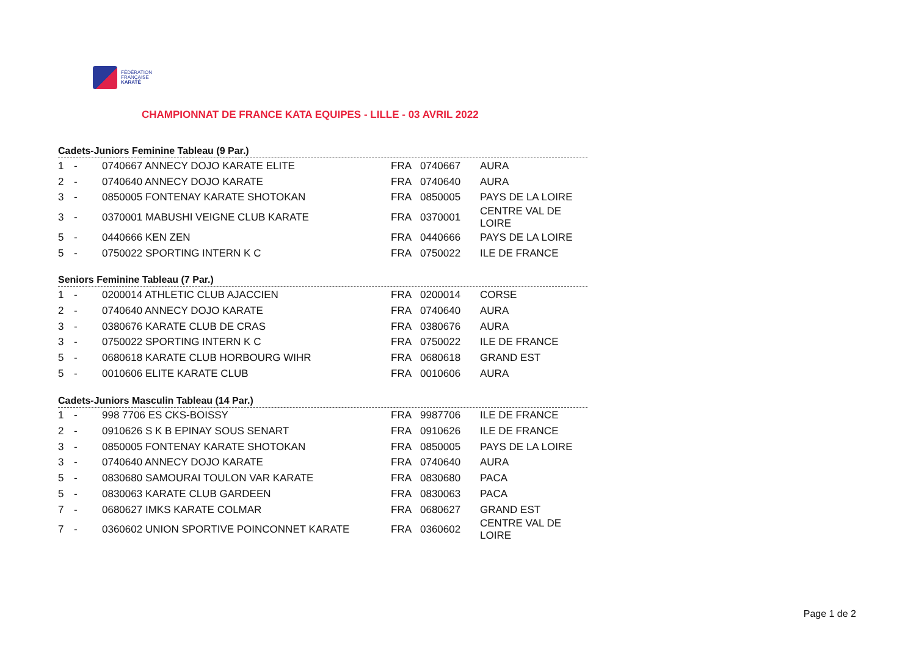FÉDÉRATION
FRANÇAISE
KARATÉ
CHAMPIONNAT DE FRANCE KATA EQUIPES - LILLE - 03 AVRIL 2022
Cadets-Juniors Feminine Tableau (9 Par.)
| 1 | - | 0740667 ANNECY DOJO KARATE ELITE | FRA | 0740667 | AURA |
| 2 | - | 0740640 ANNECY DOJO KARATE | FRA | 0740640 | AURA |
| 3 | - | 0850005 FONTENAY KARATE SHOTOKAN | FRA | 0850005 | PAYS DE LA LOIRE |
| 3 | - | 0370001 MABUSHI VEIGNE CLUB KARATE | FRA | 0370001 | CENTRE VAL DE LOIRE |
| 5 | - | 0440666 KEN ZEN | FRA | 0440666 | PAYS DE LA LOIRE |
| 5 | - | 0750022 SPORTING INTERN K C | FRA | 0750022 | ILE DE FRANCE |
Seniors Feminine Tableau (7 Par.)
| 1 | - | 0200014 ATHLETIC CLUB AJACCIEN | FRA | 0200014 | CORSE |
| 2 | - | 0740640 ANNECY DOJO KARATE | FRA | 0740640 | AURA |
| 3 | - | 0380676 KARATE CLUB DE CRAS | FRA | 0380676 | AURA |
| 3 | - | 0750022 SPORTING INTERN K C | FRA | 0750022 | ILE DE FRANCE |
| 5 | - | 0680618 KARATE CLUB HORBOURG WIHR | FRA | 0680618 | GRAND EST |
| 5 | - | 0010606 ELITE KARATE CLUB | FRA | 0010606 | AURA |
Cadets-Juniors Masculin Tableau (14 Par.)
| 1 | - | 998 7706 ES CKS-BOISSY | FRA | 9987706 | ILE DE FRANCE |
| 2 | - | 0910626 S K B EPINAY SOUS SENART | FRA | 0910626 | ILE DE FRANCE |
| 3 | - | 0850005 FONTENAY KARATE SHOTOKAN | FRA | 0850005 | PAYS DE LA LOIRE |
| 3 | - | 0740640 ANNECY DOJO KARATE | FRA | 0740640 | AURA |
| 5 | - | 0830680 SAMOURAI TOULON VAR KARATE | FRA | 0830680 | PACA |
| 5 | - | 0830063 KARATE CLUB GARDEEN | FRA | 0830063 | PACA |
| 7 | - | 0680627 IMKS KARATE COLMAR | FRA | 0680627 | GRAND EST |
| 7 | - | 0360602 UNION SPORTIVE POINCONNET KARATE | FRA | 0360602 | CENTRE VAL DE LOIRE |
Page 1 de 2